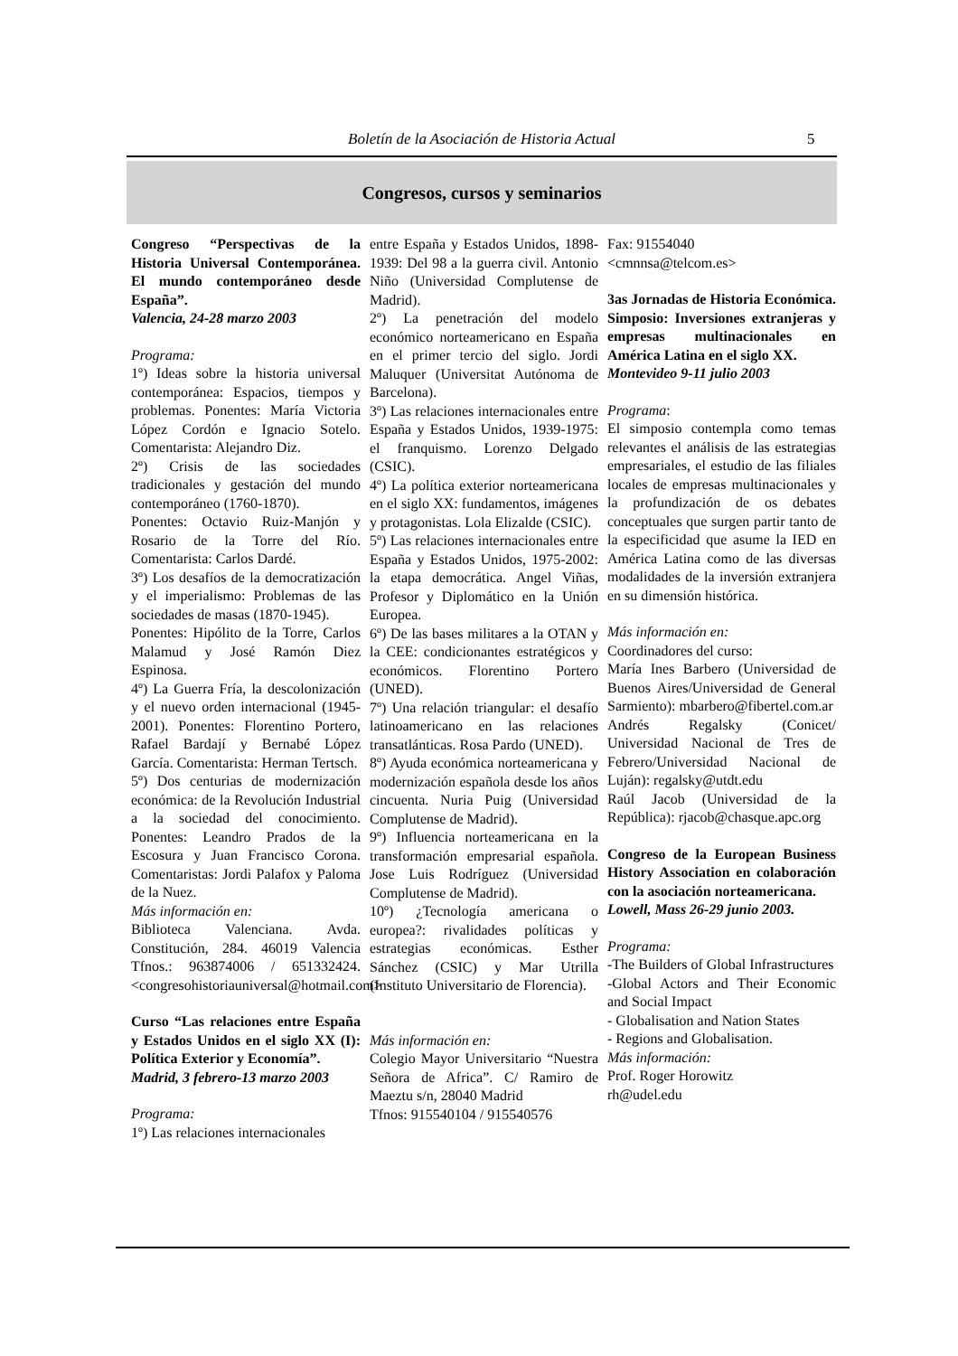Boletín de la Asociación de Historia Actual 5
Congresos, cursos y seminarios
Congreso “Perspectivas de la Historia Universal Contemporánea. El mundo contemporáneo desde España”.
Valencia, 24-28 marzo 2003
Programa:
1º) Ideas sobre la historia universal contemporánea: Espacios, tiempos y problemas. Ponentes: María Victoria López Cordón e Ignacio Sotelo. Comentarista: Alejandro Diz.
2º) Crisis de las sociedades tradicionales y gestación del mundo contemporáneo (1760-1870).
Ponentes: Octavio Ruiz-Manjón y Rosario de la Torre del Río. Comentarista: Carlos Dardé.
3º) Los desafíos de la democratización y el imperialismo: Problemas de las sociedades de masas (1870-1945).
Ponentes: Hipólito de la Torre, Carlos Malamud y José Ramón Diez Espinosa.
4º) La Guerra Fría, la descolonización y el nuevo orden internacional (1945-2001). Ponentes: Florentino Portero, Rafael Bardají y Bernabé López García. Comentarista: Herman Tertsch.
5º) Dos centurias de modernización económica: de la Revolución Industrial a la sociedad del conocimiento. Ponentes: Leandro Prados de la Escosura y Juan Francisco Corona. Comentaristas: Jordi Palafox y Paloma de la Nuez.
Más información en:
Biblioteca Valenciana. Avda. Constitución, 284. 46019 Valencia Tfnos.: 963874006 / 651332424. <congresohistoriauniversal@hotmail.com>
Curso “Las relaciones entre España y Estados Unidos en el siglo XX (I): Política Exterior y Economía”.
Madrid, 3 febrero-13 marzo 2003
Programa:
1º) Las relaciones internacionales
entre España y Estados Unidos, 1898-1939: Del 98 a la guerra civil. Antonio Niño (Universidad Complutense de Madrid).
2º) La penetración del modelo económico norteamericano en España en el primer tercio del siglo. Jordi Maluquer (Universitat Autónoma de Barcelona).
3º) Las relaciones internacionales entre España y Estados Unidos, 1939-1975: el franquismo. Lorenzo Delgado (CSIC).
4º) La política exterior norteamericana en el siglo XX: fundamentos, imágenes y protagonistas. Lola Elizalde (CSIC).
5º) Las relaciones internacionales entre España y Estados Unidos, 1975-2002: la etapa democrática. Angel Viñas, Profesor y Diplomático en la Unión Europea.
6º) De las bases militares a la OTAN y la CEE: condicionantes estratégicos y económicos. Florentino Portero (UNED).
7º) Una relación triangular: el desafío latinoamericano en las relaciones transatlánticas. Rosa Pardo (UNED).
8º) Ayuda económica norteamericana y modernización española desde los años cincuenta. Nuria Puig (Universidad Complutense de Madrid).
9º) Influencia norteamericana en la transformación empresarial española. Jose Luis Rodríguez (Universidad Complutense de Madrid).
10º) ¿Tecnología americana o europea?: rivalidades políticas y estrategias económicas. Esther Sánchez (CSIC) y Mar Utrilla (Instituto Universitario de Florencia).
Más información en:
Colegio Mayor Universitario “Nuestra Señora de Africa”. C/ Ramiro de Maeztu s/n, 28040 Madrid
Tfnos: 915540104 / 915540576
Fax: 91554040
<cmnnsa@telcom.es>
3as Jornadas de Historia Económica. Simposio: Inversiones extranjeras y empresas multinacionales en América Latina en el siglo XX.
Montevideo 9-11 julio 2003
Programa:
El simposio contempla como temas relevantes el análisis de las estrategias empresariales, el estudio de las filiales locales de empresas multinacionales y la profundización de os debates conceptuales que surgen partir tanto de la especificidad que asume la IED en América Latina como de las diversas modalidades de la inversión extranjera en su dimensión histórica.
Más información en:
Coordinadores del curso:
María Ines Barbero (Universidad de Buenos Aires/Universidad de General Sarmiento): mbarbero@fibertel.com.ar
Andrés Regalsky (Conicet/ Universidad Nacional de Tres de Febrero/Universidad Nacional de Luján): regalsky@utdt.edu
Raúl Jacob (Universidad de la República): rjacob@chasque.apc.org
Congreso de la European Business History Association en colaboración con la asociación norteamericana.
Lowell, Mass 26-29 junio 2003.
Programa:
-The Builders of Global Infrastructures
-Global Actors and Their Economic and Social Impact
- Globalisation and Nation States
- Regions and Globalisation.
Más información:
Prof. Roger Horowitz
rh@udel.edu